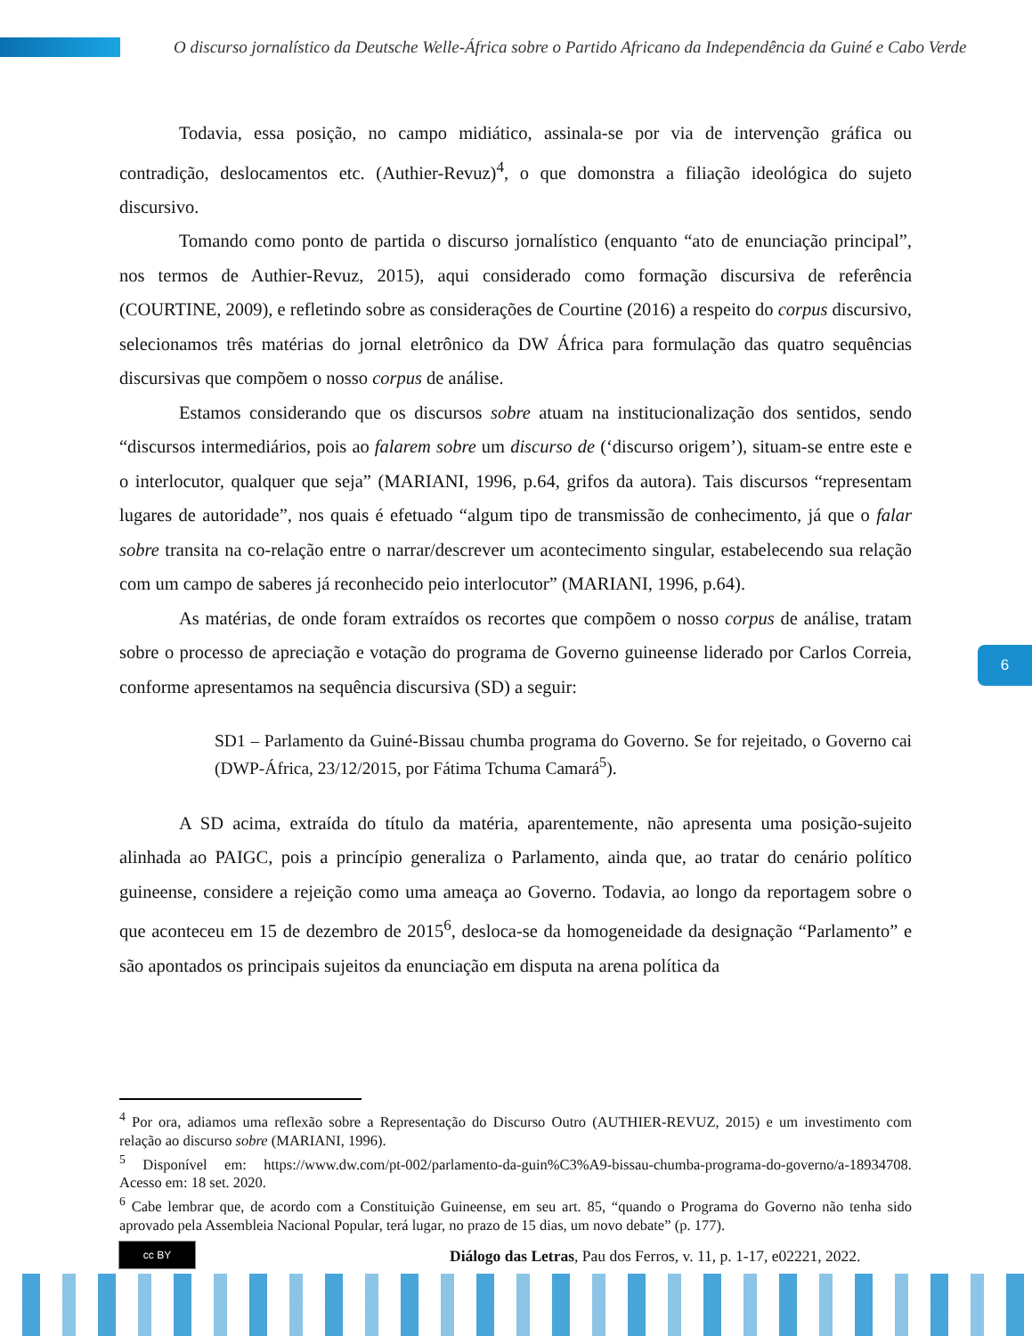O discurso jornalístico da Deutsche Welle-África sobre o Partido Africano da Independência da Guiné e Cabo Verde
Todavia, essa posição, no campo midiático, assinala-se por via de intervenção gráfica ou contradição, deslocamentos etc. (Authier-Revuz)<sup>4</sup>, o que domonstra a filiação ideológica do sujeto discursivo.
Tomando como ponto de partida o discurso jornalístico (enquanto “ato de enunciação principal”, nos termos de Authier-Revuz, 2015), aqui considerado como formação discursiva de referência (COURTINE, 2009), e refletindo sobre as considerações de Courtine (2016) a respeito do corpus discursivo, selecionamos três matérias do jornal eletrônico da DW África para formulação das quatro sequências discursivas que compõem o nosso corpus de análise.
Estamos considerando que os discursos sobre atuam na institucionalização dos sentidos, sendo “discursos intermediários, pois ao falarem sobre um discurso de (‘discurso origem’), situam-se entre este e o interlocutor, qualquer que seja” (MARIANI, 1996, p.64, grifos da autora). Tais discursos “representam lugares de autoridade”, nos quais é efetuado “algum tipo de transmissão de conhecimento, já que o falar sobre transita na co-relação entre o narrar/descrever um acontecimento singular, estabelecendo sua relação com um campo de saberes já reconhecido peio interlocutor” (MARIANI, 1996, p.64).
As matérias, de onde foram extraídos os recortes que compõem o nosso corpus de análise, tratam sobre o processo de apreciação e votação do programa de Governo guineense liderado por Carlos Correia, conforme apresentamos na sequência discursiva (SD) a seguir:
SD1 – Parlamento da Guiné-Bissau chumba programa do Governo. Se for rejeitado, o Governo cai (DWP-África, 23/12/2015, por Fátima Tchuma Camará<sup>5</sup>).
A SD acima, extraída do título da matéria, aparentemente, não apresenta uma posição-sujeito alinhada ao PAIGC, pois a princípio generaliza o Parlamento, ainda que, ao tratar do cenário político guineense, considere a rejeição como uma ameaça ao Governo. Todavia, ao longo da reportagem sobre o que aconteceu em 15 de dezembro de 2015<sup>6</sup>, desloca-se da homogeneidade da designação “Parlamento” e são apontados os principais sujeitos da enunciação em disputa na arena política da
6
<sup>4</sup> Por ora, adiamos uma reflexão sobre a Representação do Discurso Outro (AUTHIER-REVUZ, 2015) e um investimento com relação ao discurso sobre (MARIANI, 1996).
<sup>5</sup> Disponível em: https://www.dw.com/pt-002/parlamento-da-guin%C3%A9-bissau-chumba-programa-do-governo/a-18934708. Acesso em: 18 set. 2020.
<sup>6</sup> Cabe lembrar que, de acordo com a Constituição Guineense, em seu art. 85, “quando o Programa do Governo não tenha sido aprovado pela Assembleia Nacional Popular, terá lugar, no prazo de 15 dias, um novo debate” (p. 177).
cc BY
Diálogo das Letras, Pau dos Ferros, v. 11, p. 1-17, e02221, 2022.